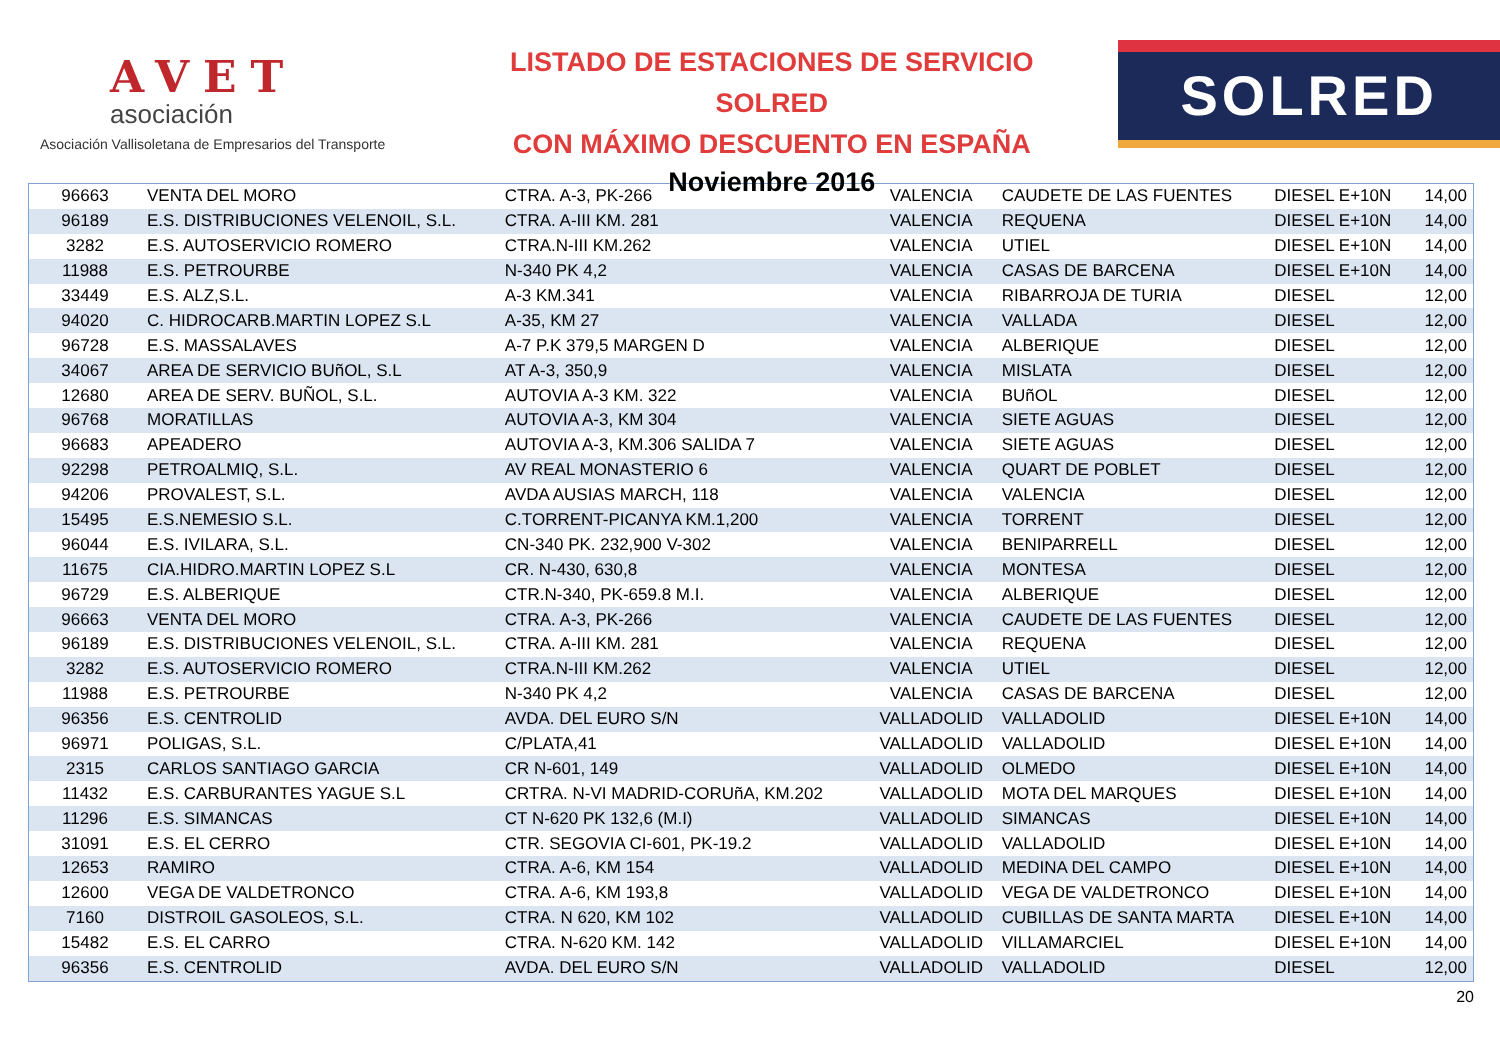AVET
asociación
Asociación Vallisoletana de Empresarios del Transporte
LISTADO DE ESTACIONES DE SERVICIO SOLRED
CON MÁXIMO DESCUENTO EN ESPAÑA
Noviembre 2016
SOLRED
| 96663 | VENTA DEL MORO | CTRA. A-3, PK-266 | VALENCIA | CAUDETE DE LAS FUENTES | DIESEL E+10N | 14,00 |
| 96189 | E.S. DISTRIBUCIONES VELENOIL, S.L. | CTRA. A-III KM. 281 | VALENCIA | REQUENA | DIESEL E+10N | 14,00 |
| 3282 | E.S. AUTOSERVICIO ROMERO | CTRA.N-III KM.262 | VALENCIA | UTIEL | DIESEL E+10N | 14,00 |
| 11988 | E.S. PETROURBE | N-340 PK 4,2 | VALENCIA | CASAS DE BARCENA | DIESEL E+10N | 14,00 |
| 33449 | E.S. ALZ,S.L. | A-3 KM.341 | VALENCIA | RIBARROJA DE TURIA | DIESEL | 12,00 |
| 94020 | C. HIDROCARB.MARTIN LOPEZ S.L | A-35, KM 27 | VALENCIA | VALLADA | DIESEL | 12,00 |
| 96728 | E.S. MASSALAVES | A-7 P.K 379,5 MARGEN D | VALENCIA | ALBERIQUE | DIESEL | 12,00 |
| 34067 | AREA DE SERVICIO BUñOL, S.L | AT A-3, 350,9 | VALENCIA | MISLATA | DIESEL | 12,00 |
| 12680 | AREA DE SERV. BUÑOL, S.L. | AUTOVIA A-3 KM. 322 | VALENCIA | BUñOL | DIESEL | 12,00 |
| 96768 | MORATILLAS | AUTOVIA A-3, KM 304 | VALENCIA | SIETE AGUAS | DIESEL | 12,00 |
| 96683 | APEADERO | AUTOVIA A-3, KM.306 SALIDA 7 | VALENCIA | SIETE AGUAS | DIESEL | 12,00 |
| 92298 | PETROALMIQ, S.L. | AV REAL MONASTERIO 6 | VALENCIA | QUART DE POBLET | DIESEL | 12,00 |
| 94206 | PROVALEST, S.L. | AVDA AUSIAS MARCH, 118 | VALENCIA | VALENCIA | DIESEL | 12,00 |
| 15495 | E.S.NEMESIO S.L. | C.TORRENT-PICANYA KM.1,200 | VALENCIA | TORRENT | DIESEL | 12,00 |
| 96044 | E.S. IVILARA, S.L. | CN-340 PK. 232,900 V-302 | VALENCIA | BENIPARRELL | DIESEL | 12,00 |
| 11675 | CIA.HIDRO.MARTIN LOPEZ S.L | CR. N-430, 630,8 | VALENCIA | MONTESA | DIESEL | 12,00 |
| 96729 | E.S. ALBERIQUE | CTR.N-340, PK-659.8 M.I. | VALENCIA | ALBERIQUE | DIESEL | 12,00 |
| 96663 | VENTA DEL MORO | CTRA. A-3, PK-266 | VALENCIA | CAUDETE DE LAS FUENTES | DIESEL | 12,00 |
| 96189 | E.S. DISTRIBUCIONES VELENOIL, S.L. | CTRA. A-III KM. 281 | VALENCIA | REQUENA | DIESEL | 12,00 |
| 3282 | E.S. AUTOSERVICIO ROMERO | CTRA.N-III KM.262 | VALENCIA | UTIEL | DIESEL | 12,00 |
| 11988 | E.S. PETROURBE | N-340 PK 4,2 | VALENCIA | CASAS DE BARCENA | DIESEL | 12,00 |
| 96356 | E.S. CENTROLID | AVDA. DEL EURO S/N | VALLADOLID | VALLADOLID | DIESEL E+10N | 14,00 |
| 96971 | POLIGAS, S.L. | C/PLATA,41 | VALLADOLID | VALLADOLID | DIESEL E+10N | 14,00 |
| 2315 | CARLOS SANTIAGO GARCIA | CR N-601, 149 | VALLADOLID | OLMEDO | DIESEL E+10N | 14,00 |
| 11432 | E.S. CARBURANTES YAGUE S.L | CRTRA. N-VI MADRID-CORUñA, KM.202 | VALLADOLID | MOTA DEL MARQUES | DIESEL E+10N | 14,00 |
| 11296 | E.S. SIMANCAS | CT N-620 PK 132,6 (M.I) | VALLADOLID | SIMANCAS | DIESEL E+10N | 14,00 |
| 31091 | E.S. EL CERRO | CTR. SEGOVIA CI-601, PK-19.2 | VALLADOLID | VALLADOLID | DIESEL E+10N | 14,00 |
| 12653 | RAMIRO | CTRA. A-6, KM 154 | VALLADOLID | MEDINA DEL CAMPO | DIESEL E+10N | 14,00 |
| 12600 | VEGA DE VALDETRONCO | CTRA. A-6, KM 193,8 | VALLADOLID | VEGA DE VALDETRONCO | DIESEL E+10N | 14,00 |
| 7160 | DISTROIL GASOLEOS, S.L. | CTRA. N 620, KM 102 | VALLADOLID | CUBILLAS DE SANTA MARTA | DIESEL E+10N | 14,00 |
| 15482 | E.S. EL CARRO | CTRA. N-620 KM. 142 | VALLADOLID | VILLAMARCIEL | DIESEL E+10N | 14,00 |
| 96356 | E.S. CENTROLID | AVDA. DEL EURO S/N | VALLADOLID | VALLADOLID | DIESEL | 12,00 |
20